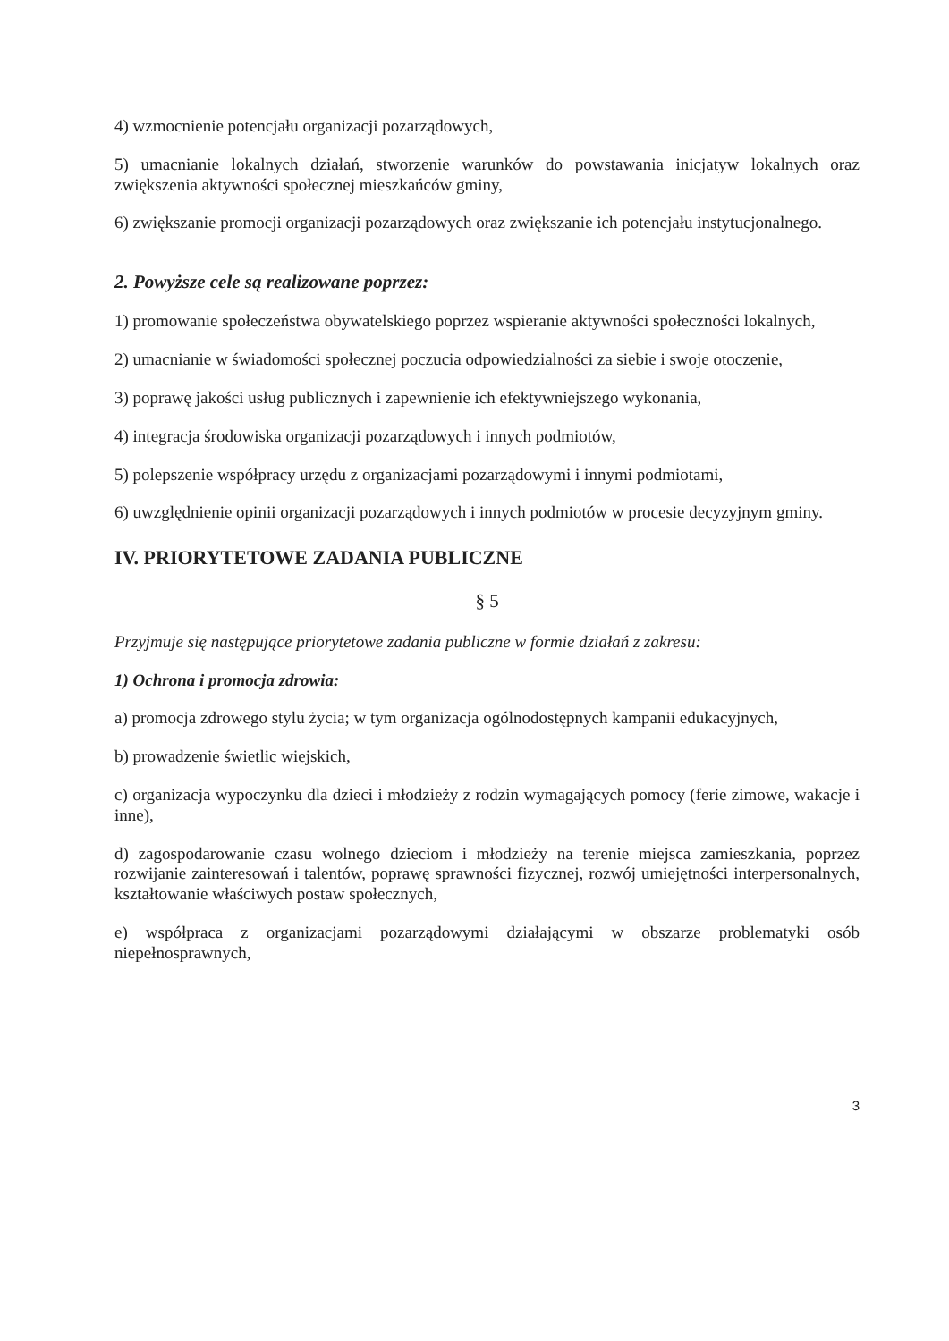4) wzmocnienie potencjału organizacji pozarządowych,
5) umacnianie lokalnych działań, stworzenie warunków do powstawania inicjatyw lokalnych oraz zwiększenia aktywności społecznej mieszkańców gminy,
6) zwiększanie promocji organizacji pozarządowych oraz zwiększanie ich potencjału instytucjonalnego.
2. Powyższe cele są realizowane poprzez:
1) promowanie społeczeństwa obywatelskiego poprzez wspieranie aktywności społeczności lokalnych,
2) umacnianie w świadomości społecznej poczucia odpowiedzialności za siebie i swoje otoczenie,
3) poprawę jakości usług publicznych i zapewnienie ich efektywniejszego wykonania,
4) integracja środowiska organizacji pozarządowych i innych podmiotów,
5) polepszenie współpracy urzędu z organizacjami pozarządowymi i innymi podmiotami,
6) uwzględnienie opinii organizacji pozarządowych i innych podmiotów w procesie decyzyjnym gminy.
IV. PRIORYTETOWE ZADANIA PUBLICZNE
§ 5
Przyjmuje się następujące priorytetowe zadania publiczne w formie działań z zakresu:
1) Ochrona i promocja zdrowia:
a) promocja zdrowego stylu życia; w tym organizacja ogólnodostępnych kampanii edukacyjnych,
b) prowadzenie świetlic wiejskich,
c) organizacja wypoczynku dla dzieci i młodzieży z rodzin wymagających pomocy (ferie zimowe, wakacje i inne),
d) zagospodarowanie czasu wolnego dzieciom i młodzieży na terenie miejsca zamieszkania, poprzez rozwijanie zainteresowań i talentów, poprawę sprawności fizycznej, rozwój umiejętności interpersonalnych, kształtowanie właściwych postaw społecznych,
e) współpraca z organizacjami pozarządowymi działającymi w obszarze problematyki osób niepełnosprawnych,
3